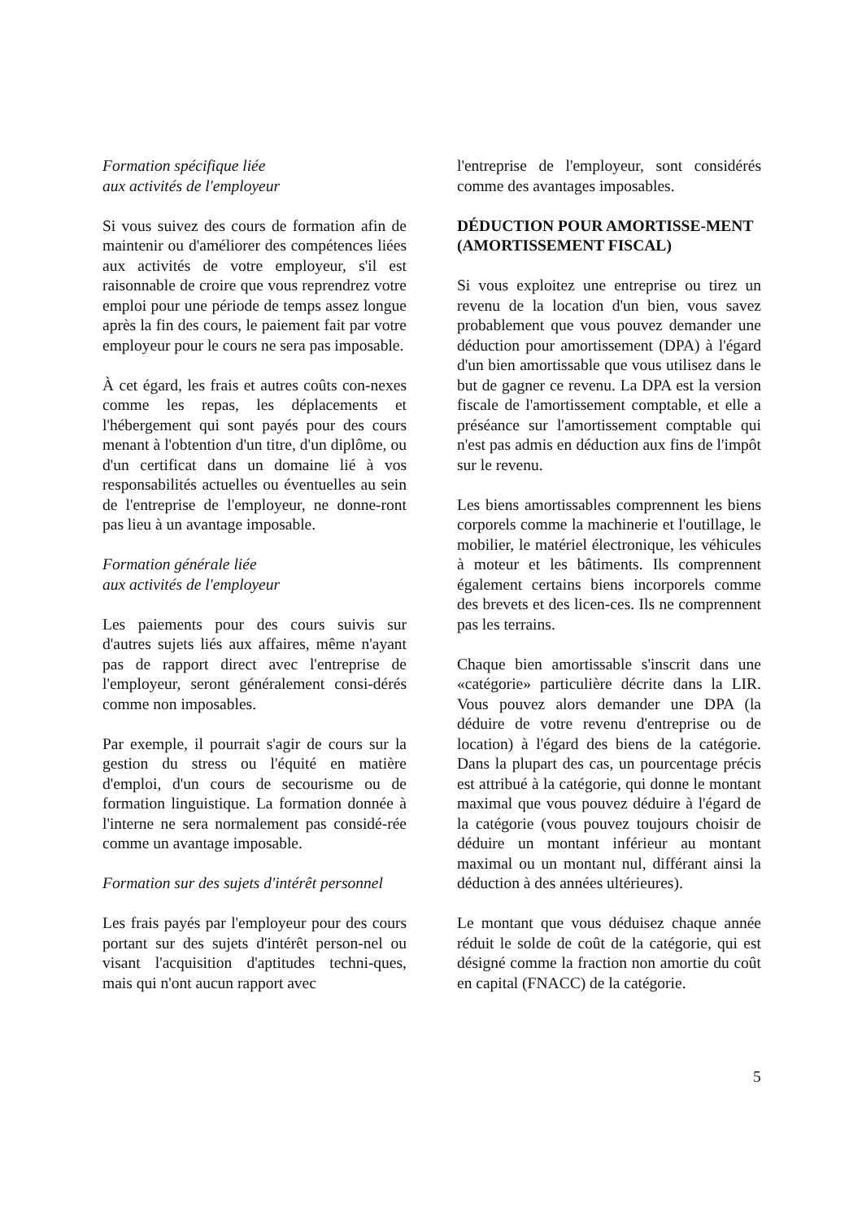Formation spécifique liée
aux activités de l'employeur
Si vous suivez des cours de formation afin de maintenir ou d'améliorer des compétences liées aux activités de votre employeur, s'il est raisonnable de croire que vous reprendrez votre emploi pour une période de temps assez longue après la fin des cours, le paiement fait par votre employeur pour le cours ne sera pas imposable.
À cet égard, les frais et autres coûts con-nexes comme les repas, les déplacements et l'hébergement qui sont payés pour des cours menant à l'obtention d'un titre, d'un diplôme, ou d'un certificat dans un domaine lié à vos responsabilités actuelles ou éventuelles au sein de l'entreprise de l'employeur, ne donne-ront pas lieu à un avantage imposable.
Formation générale liée
aux activités de l'employeur
Les paiements pour des cours suivis sur d'autres sujets liés aux affaires, même n'ayant pas de rapport direct avec l'entreprise de l'employeur, seront généralement consi-dérés comme non imposables.
Par exemple, il pourrait s'agir de cours sur la gestion du stress ou l'équité en matière d'emploi, d'un cours de secourisme ou de formation linguistique. La formation donnée à l'interne ne sera normalement pas considé-rée comme un avantage imposable.
Formation sur des sujets d'intérêt personnel
Les frais payés par l'employeur pour des cours portant sur des sujets d'intérêt person-nel ou visant l'acquisition d'aptitudes techni-ques, mais qui n'ont aucun rapport avec
l'entreprise de l'employeur, sont considérés comme des avantages imposables.
DÉDUCTION POUR AMORTISSE-MENT (AMORTISSEMENT FISCAL)
Si vous exploitez une entreprise ou tirez un revenu de la location d'un bien, vous savez probablement que vous pouvez demander une déduction pour amortissement (DPA) à l'égard d'un bien amortissable que vous utilisez dans le but de gagner ce revenu. La DPA est la version fiscale de l'amortissement comptable, et elle a préséance sur l'amortissement comptable qui n'est pas admis en déduction aux fins de l'impôt sur le revenu.
Les biens amortissables comprennent les biens corporels comme la machinerie et l'outillage, le mobilier, le matériel électronique, les véhicules à moteur et les bâtiments. Ils comprennent également certains biens incorporels comme des brevets et des licen-ces. Ils ne comprennent pas les terrains.
Chaque bien amortissable s'inscrit dans une «catégorie» particulière décrite dans la LIR. Vous pouvez alors demander une DPA (la déduire de votre revenu d'entreprise ou de location) à l'égard des biens de la catégorie. Dans la plupart des cas, un pourcentage précis est attribué à la catégorie, qui donne le montant maximal que vous pouvez déduire à l'égard de la catégorie (vous pouvez toujours choisir de déduire un montant inférieur au montant maximal ou un montant nul, différant ainsi la déduction à des années ultérieures).
Le montant que vous déduisez chaque année réduit le solde de coût de la catégorie, qui est désigné comme la fraction non amortie du coût en capital (FNACC) de la catégorie.
5